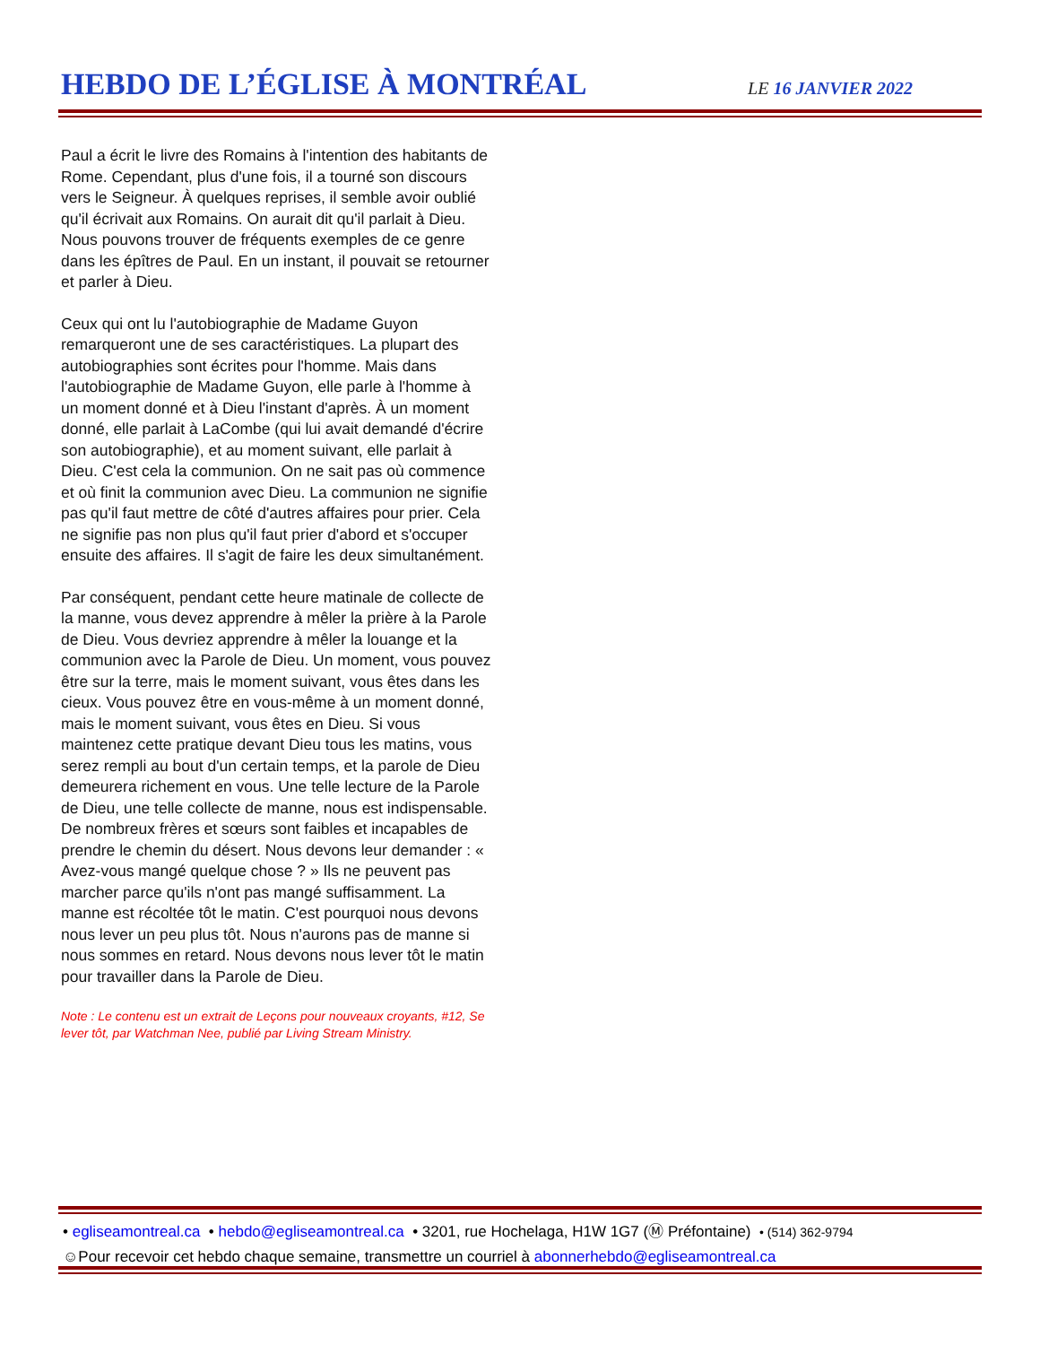HEBDO DE L’ÉGLISE À MONTRÉAL
LE 16 JANVIER 2022
Paul a écrit le livre des Romains à l'intention des habitants de Rome. Cependant, plus d'une fois, il a tourné son discours vers le Seigneur. À quelques reprises, il semble avoir oublié qu'il écrivait aux Romains. On aurait dit qu'il parlait à Dieu. Nous pouvons trouver de fréquents exemples de ce genre dans les épîtres de Paul. En un instant, il pouvait se retourner et parler à Dieu.
Ceux qui ont lu l'autobiographie de Madame Guyon remarqueront une de ses caractéristiques. La plupart des autobiographies sont écrites pour l'homme. Mais dans l'autobiographie de Madame Guyon, elle parle à l'homme à un moment donné et à Dieu l'instant d'après. À un moment donné, elle parlait à LaCombe (qui lui avait demandé d'écrire son autobiographie), et au moment suivant, elle parlait à Dieu. C'est cela la communion. On ne sait pas où commence et où finit la communion avec Dieu. La communion ne signifie pas qu'il faut mettre de côté d'autres affaires pour prier. Cela ne signifie pas non plus qu'il faut prier d'abord et s'occuper ensuite des affaires. Il s'agit de faire les deux simultanément.
Par conséquent, pendant cette heure matinale de collecte de la manne, vous devez apprendre à mêler la prière à la Parole de Dieu. Vous devriez apprendre à mêler la louange et la communion avec la Parole de Dieu. Un moment, vous pouvez être sur la terre, mais le moment suivant, vous êtes dans les cieux. Vous pouvez être en vous-même à un moment donné, mais le moment suivant, vous êtes en Dieu. Si vous maintenez cette pratique devant Dieu tous les matins, vous serez rempli au bout d'un certain temps, et la parole de Dieu demeurera richement en vous. Une telle lecture de la Parole de Dieu, une telle collecte de manne, nous est indispensable. De nombreux frères et sœurs sont faibles et incapables de prendre le chemin du désert. Nous devons leur demander : « Avez-vous mangé quelque chose ? » Ils ne peuvent pas marcher parce qu'ils n'ont pas mangé suffisamment. La manne est récoltée tôt le matin. C'est pourquoi nous devons nous lever un peu plus tôt. Nous n'aurons pas de manne si nous sommes en retard. Nous devons nous lever tôt le matin pour travailler dans la Parole de Dieu.
Note : Le contenu est un extrait de Leçons pour nouveaux croyants, #12, Se lever tôt, par Watchman Nee, publié par Living Stream Ministry.
• egliseamontreal.ca • hebdo@egliseamontreal.ca • 3201, rue Hochelaga, H1W 1G7 (Ⓜ Préfontaine) • (514) 362-9794
☺Pour recevoir cet hebdo chaque semaine, transmettre un courriel à abonnerhebdo@egliseamontreal.ca